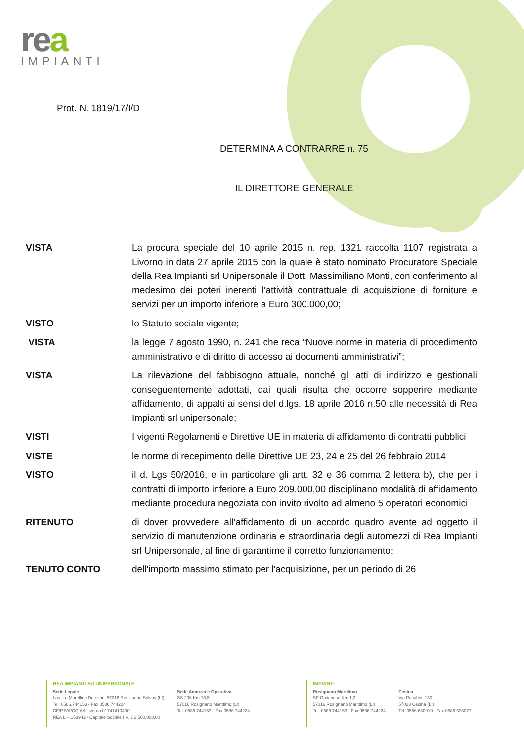rea
IMPIANTI
Prot. N. 1819/17/I/D
DETERMINA A CONTRARRE n. 75
IL DIRETTORE GENERALE
VISTA La procura speciale del 10 aprile 2015 n. rep. 1321 raccolta 1107 registrata a Livorno in data 27 aprile 2015 con la quale è stato nominato Procuratore Speciale della Rea Impianti srl Unipersonale il Dott. Massimiliano Monti, con conferimento al medesimo dei poteri inerenti l’attività contrattuale di acquisizione di forniture e servizi per un importo inferiore a Euro 300.000,00;
VISTO lo Statuto sociale vigente;
VISTA la legge 7 agosto 1990, n. 241 che reca “Nuove norme in materia di procedimento amministrativo e di diritto di accesso ai documenti amministrativi”;
VISTA La rilevazione del fabbisogno attuale, nonché gli atti di indirizzo e gestionali conseguentemente adottati, dai quali risulta che occorre sopperire mediante affidamento, di appalti ai sensi del d.lgs. 18 aprile 2016 n.50 alle necessità di Rea Impianti srl unipersonale;
VISTI I vigenti Regolamenti e Direttive UE in materia di affidamento di contratti pubblici
VISTE le norme di recepimento delle Direttive UE 23, 24 e 25 del 26 febbraio 2014
VISTO il d. Lgs 50/2016, e in particolare gli artt. 32 e 36 comma 2 lettera b), che per i contratti di importo inferiore a Euro 209.000,00 disciplinano modalità di affidamento mediante procedura negoziata con invito rivolto ad almeno 5 operatori economici
RITENUTO di dover provvedere all’affidamento di un accordo quadro avente ad oggetto il servizio di manutenzione ordinaria e straordinaria degli automezzi di Rea Impianti srl Unipersonale, al fine di garantirne il corretto funzionamento;
TENUTO CONTO dell'importo massimo stimato per l'acquisizione, per un periodo di 26
REA IMPIANTI Srl UNIPERSONALE
Sede Legale
Loc. Le Morelline Due snc. 57016 Rosignano Solvay (LI)
Tel. 0586.744153 - Fax 0586.744224
CF/P.IVA/CCIAA Livorno 01741410490
REA LI - 153942 - Capitale Sociale I.V. € 2.500.000,00
Sede Amm.va e Operativa
SS 206 Km 16,5
57016 Rosignano Marittimo (LI)
Tel. 0586.744153 - Fax 0586.744224
IMPIANTI
Rosignano Marittimo
SP Orcianese Km 1,2
57016 Rosignano Marittimo (LI)
Tel. 0586.744153 - Fax 0586.744224
Cecina
Via Pasubio, 130
57023 Cecina (LI)
Tel. 0586.680910 - Fax 0586.638077